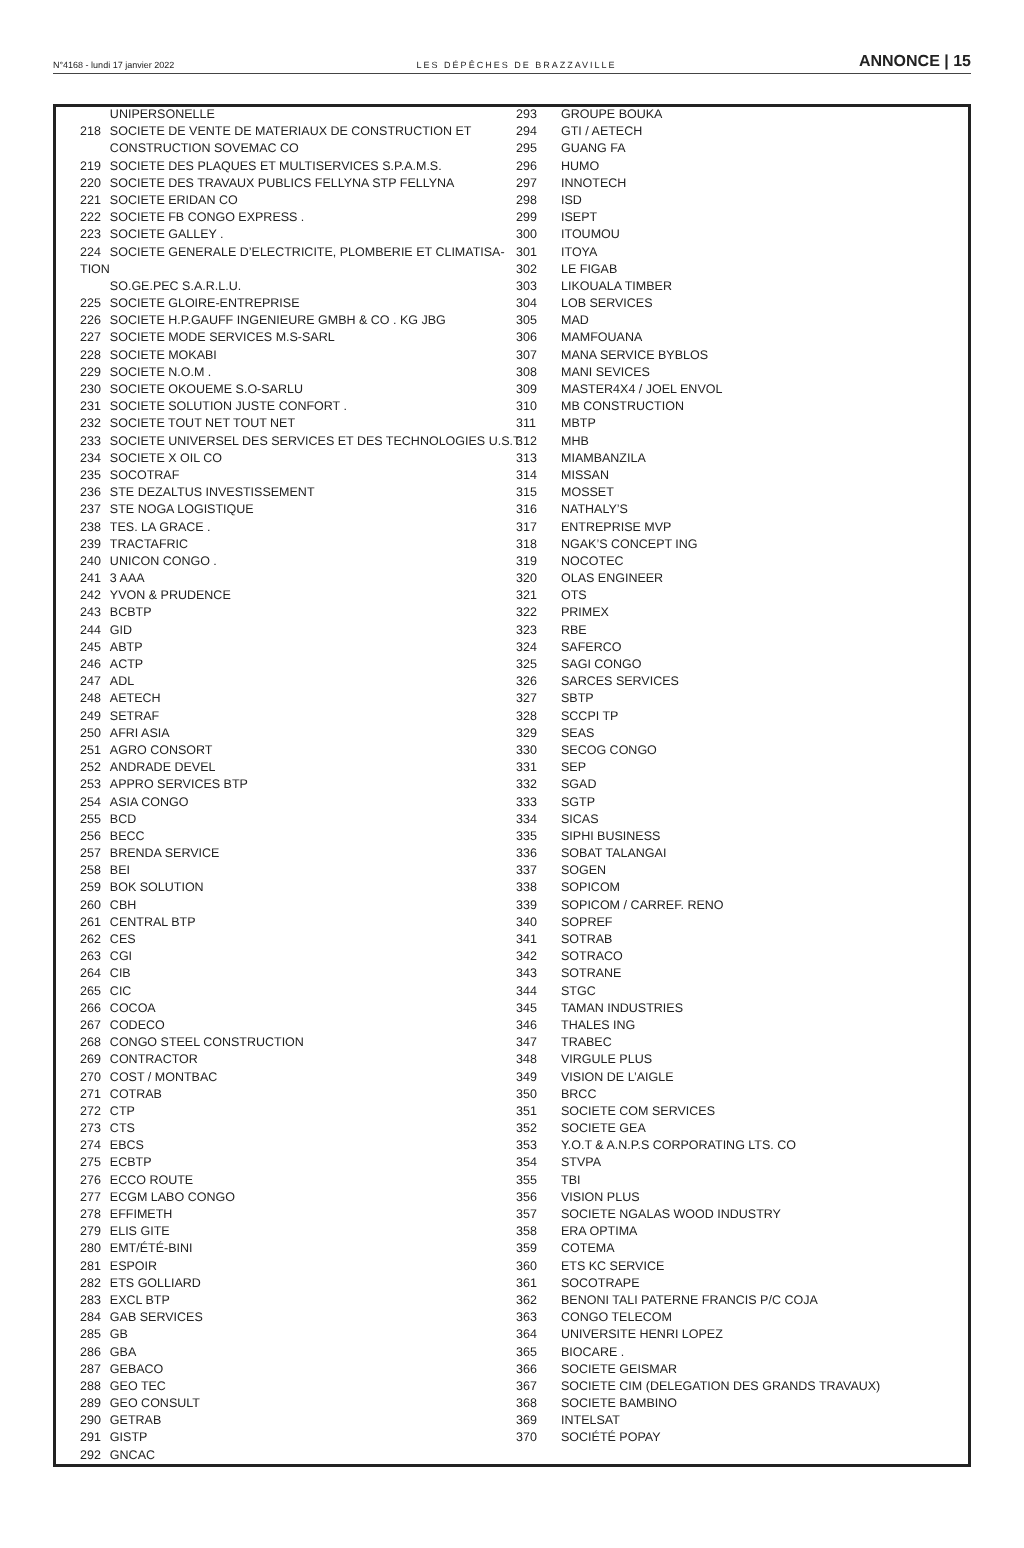N°4168 - lundi 17 janvier 2022 LES DÉPÊCHES DE BRAZZAVILLE ANNONCE | 15
| | UNIPERSONELLE |
| 218 | SOCIETE DE VENTE DE MATERIAUX DE CONSTRUCTION ET |
| | CONSTRUCTION SOVEMAC CO |
| 219 | SOCIETE DES PLAQUES ET MULTISERVICES S.P.A.M.S. |
| 220 | SOCIETE DES TRAVAUX PUBLICS FELLYNA STP FELLYNA |
| 221 | SOCIETE ERIDAN CO |
| 222 | SOCIETE FB CONGO EXPRESS . |
| 223 | SOCIETE GALLEY . |
| 224 | SOCIETE GENERALE D’ELECTRICITE, PLOMBERIE ET CLIMATISA- |
| TION | |
| | SO.GE.PEC S.A.R.L.U. |
| 225 | SOCIETE GLOIRE-ENTREPRISE |
| 226 | SOCIETE H.P.GAUFF INGENIEURE GMBH & CO . KG JBG |
| 227 | SOCIETE MODE SERVICES M.S-SARL |
| 228 | SOCIETE MOKABI |
| 229 | SOCIETE N.O.M . |
| 230 | SOCIETE OKOUEME S.O-SARLU |
| 231 | SOCIETE SOLUTION JUSTE CONFORT . |
| 232 | SOCIETE TOUT NET TOUT NET |
| 233 | SOCIETE UNIVERSEL DES SERVICES ET DES TECHNOLOGIES U.S.T |
| 234 | SOCIETE X OIL CO |
| 235 | SOCOTRAF |
| 236 | STE DEZALTUS INVESTISSEMENT |
| 237 | STE NOGA LOGISTIQUE |
| 238 | TES. LA GRACE . |
| 239 | TRACTAFRIC |
| 240 | UNICON CONGO . |
| 241 | 3 AAA |
| 242 | YVON & PRUDENCE |
| 243 | BCBTP |
| 244 | GID |
| 245 | ABTP |
| 246 | ACTP |
| 247 | ADL |
| 248 | AETECH |
| 249 | SETRAF |
| 250 | AFRI ASIA |
| 251 | AGRO CONSORT |
| 252 | ANDRADE DEVEL |
| 253 | APPRO SERVICES BTP |
| 254 | ASIA CONGO |
| 255 | BCD |
| 256 | BECC |
| 257 | BRENDA SERVICE |
| 258 | BEI |
| 259 | BOK SOLUTION |
| 260 | CBH |
| 261 | CENTRAL BTP |
| 262 | CES |
| 263 | CGI |
| 264 | CIB |
| 265 | CIC |
| 266 | COCOA |
| 267 | CODECO |
| 268 | CONGO STEEL CONSTRUCTION |
| 269 | CONTRACTOR |
| 270 | COST / MONTBAC |
| 271 | COTRAB |
| 272 | CTP |
| 273 | CTS |
| 274 | EBCS |
| 275 | ECBTP |
| 276 | ECCO ROUTE |
| 277 | ECGM LABO CONGO |
| 278 | EFFIMETH |
| 279 | ELIS GITE |
| 280 | EMT/ÉTÉ-BINI |
| 281 | ESPOIR |
| 282 | ETS GOLLIARD |
| 283 | EXCL BTP |
| 284 | GAB SERVICES |
| 285 | GB |
| 286 | GBA |
| 287 | GEBACO |
| 288 | GEO TEC |
| 289 | GEO CONSULT |
| 290 | GETRAB |
| 291 | GISTP |
| 292 | GNCAC |
| 293 | GROUPE BOUKA |
| 294 | GTI / AETECH |
| 295 | GUANG FA |
| 296 | HUMO |
| 297 | INNOTECH |
| 298 | ISD |
| 299 | ISEPT |
| 300 | ITOUMOU |
| 301 | ITOYA |
| 302 | LE FIGAB |
| 303 | LIKOUALA TIMBER |
| 304 | LOB SERVICES |
| 305 | MAD |
| 306 | MAMFOUANA |
| 307 | MANA SERVICE BYBLOS |
| 308 | MANI SEVICES |
| 309 | MASTER4X4 / JOEL ENVOL |
| 310 | MB CONSTRUCTION |
| 311 | MBTP |
| 312 | MHB |
| 313 | MIAMBANZILA |
| 314 | MISSAN |
| 315 | MOSSET |
| 316 | NATHALY’S |
| 317 | ENTREPRISE MVP |
| 318 | NGAK’S CONCEPT ING |
| 319 | NOCOTEC |
| 320 | OLAS ENGINEER |
| 321 | OTS |
| 322 | PRIMEX |
| 323 | RBE |
| 324 | SAFERCO |
| 325 | SAGI CONGO |
| 326 | SARCES SERVICES |
| 327 | SBTP |
| 328 | SCCPI TP |
| 329 | SEAS |
| 330 | SECOG CONGO |
| 331 | SEP |
| 332 | SGAD |
| 333 | SGTP |
| 334 | SICAS |
| 335 | SIPHI BUSINESS |
| 336 | SOBAT TALANGAI |
| 337 | SOGEN |
| 338 | SOPICOM |
| 339 | SOPICOM / CARREF. RENO |
| 340 | SOPREF |
| 341 | SOTRAB |
| 342 | SOTRACO |
| 343 | SOTRANE |
| 344 | STGC |
| 345 | TAMAN INDUSTRIES |
| 346 | THALES ING |
| 347 | TRABEC |
| 348 | VIRGULE PLUS |
| 349 | VISION DE L’AIGLE |
| 350 | BRCC |
| 351 | SOCIETE COM SERVICES |
| 352 | SOCIETE GEA |
| 353 | Y.O.T & A.N.P.S CORPORATING LTS. CO |
| 354 | STVPA |
| 355 | TBI |
| 356 | VISION PLUS |
| 357 | SOCIETE NGALAS WOOD INDUSTRY |
| 358 | ERA OPTIMA |
| 359 | COTEMA |
| 360 | ETS KC SERVICE |
| 361 | SOCOTRAPE |
| 362 | BENONI TALI PATERNE FRANCIS P/C COJA |
| 363 | CONGO TELECOM |
| 364 | UNIVERSITE HENRI LOPEZ |
| 365 | BIOCARE . |
| 366 | SOCIETE GEISMAR |
| 367 | SOCIETE CIM (DELEGATION DES GRANDS TRAVAUX) |
| 368 | SOCIETE BAMBINO |
| 369 | INTELSAT |
| 370 | SOCIÉTÉ POPAY |